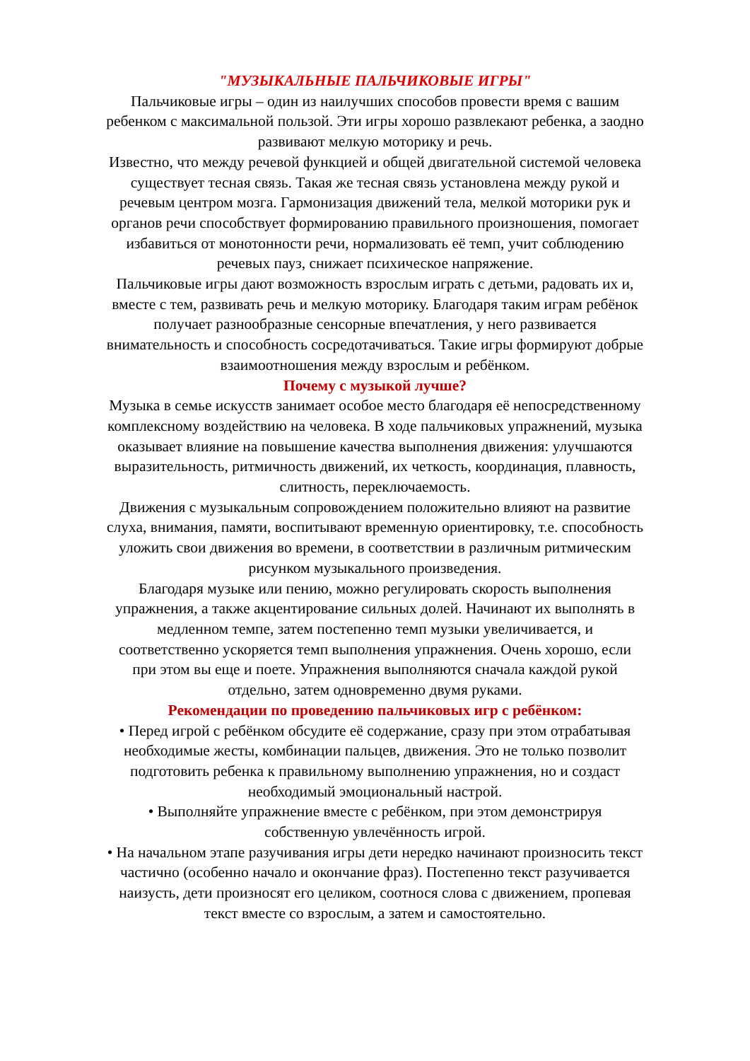"МУЗЫКАЛЬНЫЕ ПАЛЬЧИКОВЫЕ ИГРЫ"
Пальчиковые игры – один из наилучших способов провести время с вашим ребенком с максимальной пользой. Эти игры хорошо развлекают ребенка, а заодно развивают мелкую моторику и речь.
Известно, что между речевой функцией и общей двигательной системой человека существует тесная связь. Такая же тесная связь установлена между рукой и речевым центром мозга. Гармонизация движений тела, мелкой моторики рук и органов речи способствует формированию правильного произношения, помогает избавиться от монотонности речи, нормализовать её темп, учит соблюдению речевых пауз, снижает психическое напряжение.
Пальчиковые игры дают возможность взрослым играть с детьми, радовать их и, вместе с тем, развивать речь и мелкую моторику. Благодаря таким играм ребёнок получает разнообразные сенсорные впечатления, у него развивается внимательность и способность сосредотачиваться. Такие игры формируют добрые взаимоотношения между взрослым и ребёнком.
Почему с музыкой лучше?
Музыка в семье искусств занимает особое место благодаря её непосредственному комплексному воздействию на человека. В ходе пальчиковых упражнений, музыка оказывает влияние на повышение качества выполнения движения: улучшаются выразительность, ритмичность движений, их четкость, координация, плавность, слитность, переключаемость.
Движения с музыкальным сопровождением положительно влияют на развитие слуха, внимания, памяти, воспитывают временную ориентировку, т.е. способность уложить свои движения во времени, в соответствии в различным ритмическим рисунком музыкального произведения.
Благодаря музыке или пению, можно регулировать скорость выполнения упражнения, а также акцентирование сильных долей. Начинают их выполнять в медленном темпе, затем постепенно темп музыки увеличивается, и соответственно ускоряется темп выполнения упражнения. Очень хорошо, если при этом вы еще и поете. Упражнения выполняются сначала каждой рукой отдельно, затем одновременно двумя руками.
Рекомендации по проведению пальчиковых игр с ребёнком:
• Перед игрой с ребёнком обсудите её содержание, сразу при этом отрабатывая необходимые жесты, комбинации пальцев, движения. Это не только позволит подготовить ребенка к правильному выполнению упражнения, но и создаст необходимый эмоциональный настрой.
• Выполняйте упражнение вместе с ребёнком, при этом демонстрируя собственную увлечённость игрой.
• На начальном этапе разучивания игры дети нередко начинают произносить текст частично (особенно начало и окончание фраз). Постепенно текст разучивается наизусть, дети произносят его целиком, соотнося слова с движением, пропевая текст вместе со взрослым, а затем и самостоятельно.